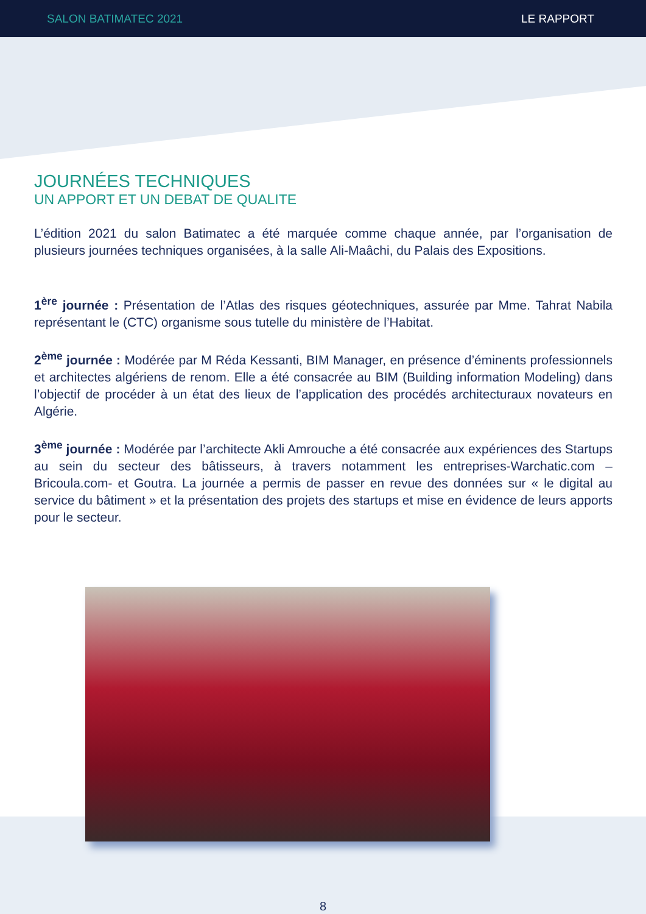SALON BATIMATEC 2021 LE RAPPORT
JOURNÉES TECHNIQUES
UN APPORT ET UN DEBAT DE QUALITE
L’édition 2021 du salon Batimatec a été marquée comme chaque année, par l’organisation de plusieurs journées techniques organisées, à la salle Ali-Maâchi, du Palais des Expositions.
1<sup>ère</sup> journée : Présentation de l’Atlas des risques géotechniques, assurée par Mme. Tahrat Nabila représentant le (CTC) organisme sous tutelle du ministère de l’Habitat.
2<sup>ème</sup> journée : Modérée par M Réda Kessanti, BIM Manager, en présence d’éminents professionnels et architectes algériens de renom. Elle a été consacrée au BIM (Building information Modeling) dans l’objectif de procéder à un état des lieux de l’application des procédés architecturaux novateurs en Algérie.
3<sup>ème</sup> journée : Modérée par l’architecte Akli Amrouche a été consacrée aux expériences des Startups au sein du secteur des bâtisseurs, à travers notamment les entreprises-Warchatic.com – Bricoula.com- et Goutra. La journée a permis de passer en revue des données sur « le digital au service du bâtiment » et la présentation des projets des startups et mise en évidence de leurs apports pour le secteur.
8